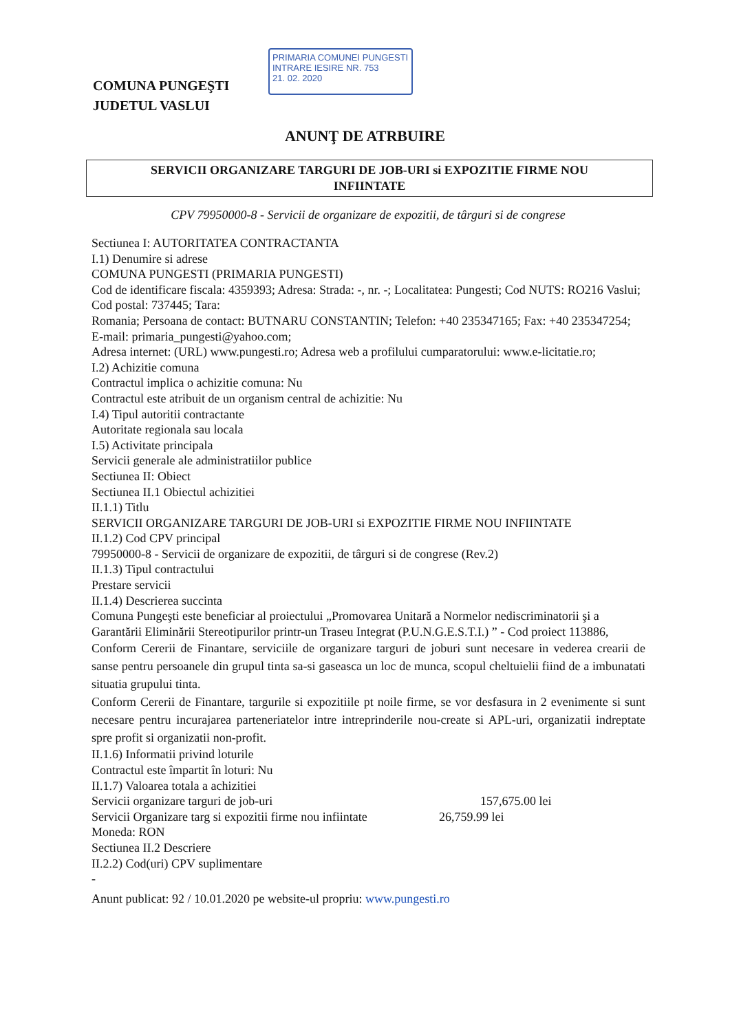COMUNA PUNGEŞTI
JUDETUL VASLUI
PRIMARIA COMUNEI PUNGESTI
INTRARE IESIRE NR. 753
21. 02. 2020
ANUNŢ DE ATRBUIRE
SERVICII ORGANIZARE TARGURI DE JOB-URI si EXPOZITIE FIRME NOU
INFIINTATE
CPV 79950000-8 - Servicii de organizare de expozitii, de târguri si de congrese
Sectiunea I: AUTORITATEA CONTRACTANTA
I.1) Denumire si adrese
COMUNA PUNGESTI (PRIMARIA PUNGESTI)
Cod de identificare fiscala: 4359393; Adresa: Strada: -, nr. -; Localitatea: Pungesti; Cod NUTS: RO216 Vaslui; Cod postal: 737445; Tara:
Romania; Persoana de contact: BUTNARU CONSTANTIN; Telefon: +40 235347165; Fax: +40 235347254; E-mail: primaria_pungesti@yahoo.com;
Adresa internet: (URL) www.pungesti.ro; Adresa web a profilului cumparatorului: www.e-licitatie.ro;
I.2) Achizitie comuna
Contractul implica o achizitie comuna: Nu
Contractul este atribuit de un organism central de achizitie: Nu
I.4) Tipul autoritii contractante
Autoritate regionala sau locala
I.5) Activitate principala
Servicii generale ale administratiilor publice
Sectiunea II: Obiect
Sectiunea II.1 Obiectul achizitiei
II.1.1) Titlu
SERVICII ORGANIZARE TARGURI DE JOB-URI si EXPOZITIE FIRME NOU INFIINTATE
II.1.2) Cod CPV principal
79950000-8 - Servicii de organizare de expozitii, de târguri si de congrese (Rev.2)
II.1.3) Tipul contractului
Prestare servicii
II.1.4) Descrierea succinta
Comuna Pungeşti este beneficiar al proiectului „Promovarea Unitară a Normelor nediscriminatorii şi a Garantării Eliminării Stereotipurilor printr-un Traseu Integrat (P.U.N.G.E.S.T.I.) ” - Cod proiect 113886,
Conform Cererii de Finantare, serviciile de organizare targuri de joburi sunt necesare in vederea crearii de sanse pentru persoanele din grupul tinta sa-si gaseasca un loc de munca, scopul cheltuielii fiind de a imbunatati situatia grupului tinta.
Conform Cererii de Finantare, targurile si expozitiile pt noile firme, se vor desfasura in 2 evenimente si sunt necesare pentru incurajarea parteneriatelor intre intreprinderile nou-create si APL-uri, organizatii indreptate spre profit si organizatii non-profit.
II.1.6) Informatii privind loturile
Contractul este împartit în loturi: Nu
II.1.7) Valoarea totala a achizitiei
Servicii organizare targuri de job-uri 157,675.00 lei
Servicii Organizare targ si expozitii firme nou infiintate 26,759.99 lei
Moneda: RON
Sectiunea II.2 Descriere
II.2.2) Cod(uri) CPV suplimentare
-
Anunt publicat: 92 / 10.01.2020 pe website-ul propriu: www.pungesti.ro